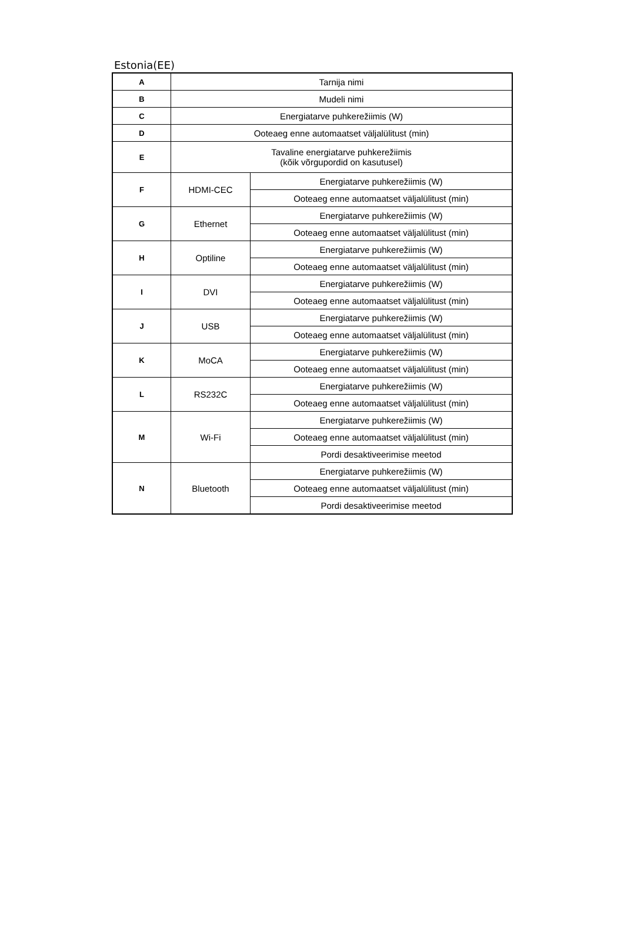Estonia(EE)
| A | Tarnija nimi | |
| B | Mudeli nimi | |
| C | Energiatarve puhkerežiimis (W) | |
| D | Ooteaeg enne automaatset väljalülitust (min) | |
| E | Tavaline energiatarve puhkerežiimis (kõik võrgupordid on kasutusel) | |
| F | HDMI-CEC | Energiatarve puhkerežiimis (W) |
| | | Ooteaeg enne automaatset väljalülitust (min) |
| G | Ethernet | Energiatarve puhkerežiimis (W) |
| | | Ooteaeg enne automaatset väljalülitust (min) |
| H | Optiline | Energiatarve puhkerežiimis (W) |
| | | Ooteaeg enne automaatset väljalülitust (min) |
| I | DVI | Energiatarve puhkerežiimis (W) |
| | | Ooteaeg enne automaatset väljalülitust (min) |
| J | USB | Energiatarve puhkerežiimis (W) |
| | | Ooteaeg enne automaatset väljalülitust (min) |
| K | MoCA | Energiatarve puhkerežiimis (W) |
| | | Ooteaeg enne automaatset väljalülitust (min) |
| L | RS232C | Energiatarve puhkerežiimis (W) |
| | | Ooteaeg enne automaatset väljalülitust (min) |
| M | Wi-Fi | Energiatarve puhkerežiimis (W) |
| | | Ooteaeg enne automaatset väljalülitust (min) |
| | | Pordi desaktiveerimise meetod |
| N | Bluetooth | Energiatarve puhkerežiimis (W) |
| | | Ooteaeg enne automaatset väljalülitust (min) |
| | | Pordi desaktiveerimise meetod |